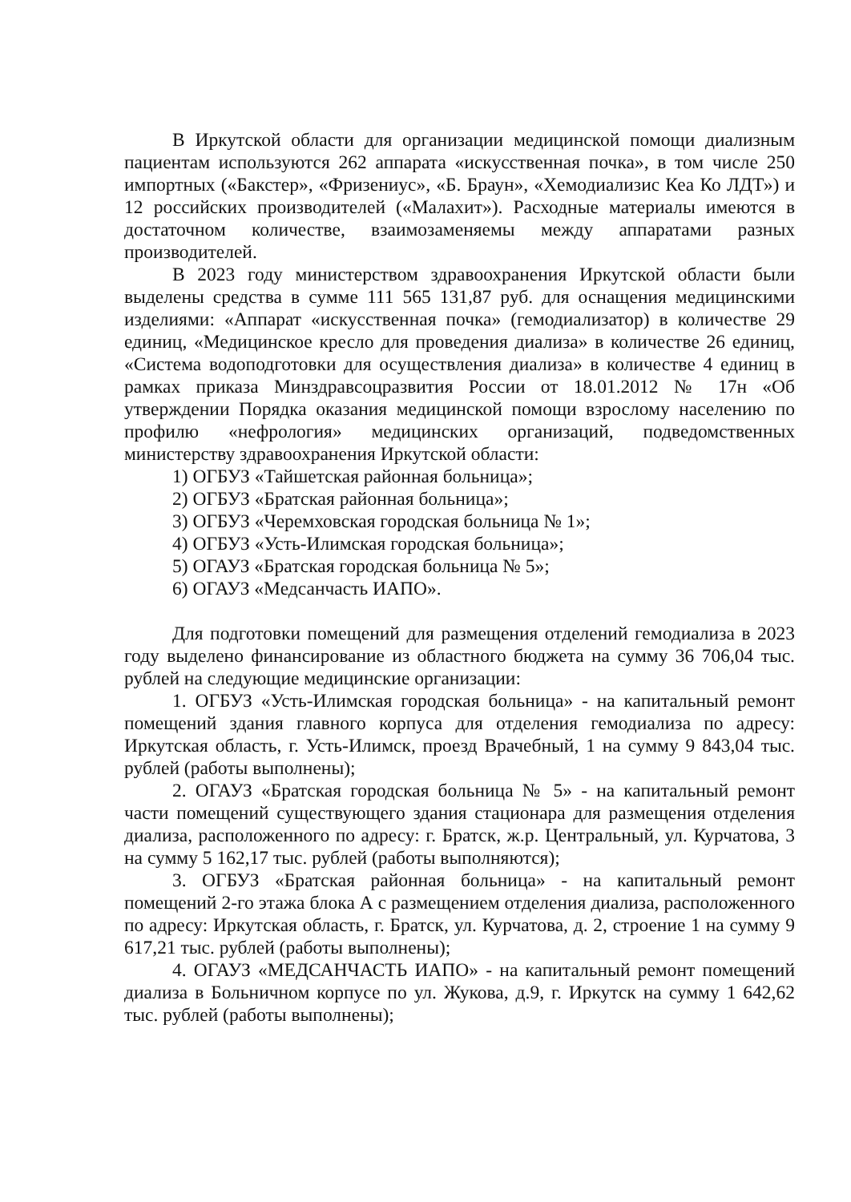В Иркутской области для организации медицинской помощи диализным пациентам используются 262 аппарата «искусственная почка», в том числе 250 импортных («Бакстер», «Фризениус», «Б. Браун», «Хемодиализис Кеа Ко ЛДТ») и 12 российских производителей («Малахит»). Расходные материалы имеются в достаточном количестве, взаимозаменяемы между аппаратами разных производителей.
В 2023 году министерством здравоохранения Иркутской области были выделены средства в сумме 111 565 131,87 руб. для оснащения медицинскими изделиями: «Аппарат «искусственная почка» (гемодиализатор) в количестве 29 единиц, «Медицинское кресло для проведения диализа» в количестве 26 единиц, «Система водоподготовки для осуществления диализа» в количестве 4 единиц в рамках приказа Минздравсоцразвития России от 18.01.2012 № 17н «Об утверждении Порядка оказания медицинской помощи взрослому населению по профилю «нефрология» медицинских организаций, подведомственных министерству здравоохранения Иркутской области:
1) ОГБУЗ «Тайшетская районная больница»;
2) ОГБУЗ «Братская районная больница»;
3) ОГБУЗ «Черемховская городская больница № 1»;
4) ОГБУЗ «Усть-Илимская городская больница»;
5) ОГАУЗ «Братская городская больница № 5»;
6) ОГАУЗ «Медсанчасть ИАПО».
Для подготовки помещений для размещения отделений гемодиализа в 2023 году выделено финансирование из областного бюджета на сумму 36 706,04 тыс. рублей на следующие медицинские организации:
1. ОГБУЗ «Усть-Илимская городская больница» - на капитальный ремонт помещений здания главного корпуса для отделения гемодиализа по адресу: Иркутская область, г. Усть-Илимск, проезд Врачебный, 1 на сумму 9 843,04 тыс. рублей (работы выполнены);
2. ОГАУЗ «Братская городская больница № 5» - на капитальный ремонт части помещений существующего здания стационара для размещения отделения диализа, расположенного по адресу: г. Братск, ж.р. Центральный, ул. Курчатова, 3 на сумму 5 162,17 тыс. рублей (работы выполняются);
3. ОГБУЗ «Братская районная больница» - на капитальный ремонт помещений 2-го этажа блока А с размещением отделения диализа, расположенного по адресу: Иркутская область, г. Братск, ул. Курчатова, д. 2, строение 1 на сумму 9 617,21 тыс. рублей (работы выполнены);
4. ОГАУЗ «МЕДСАНЧАСТЬ ИАПО» - на капитальный ремонт помещений диализа в Больничном корпусе по ул. Жукова, д.9, г. Иркутск на сумму 1 642,62 тыс. рублей (работы выполнены);